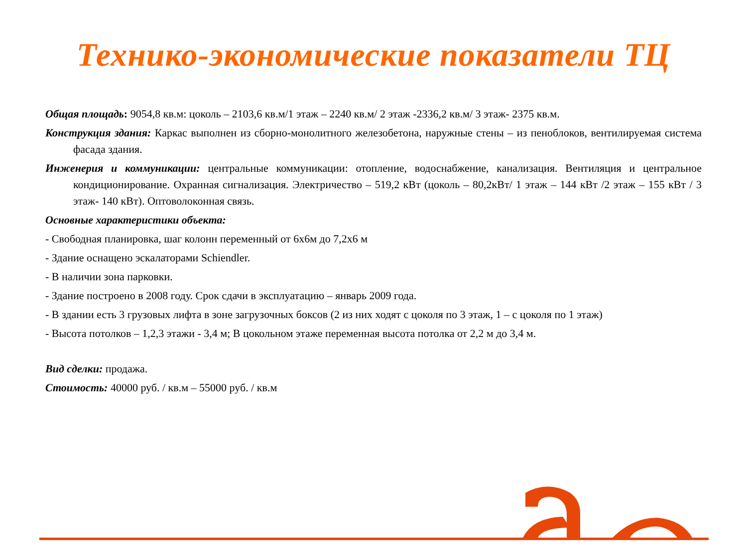Технико-экономические показатели ТЦ
Общая площадь: 9054,8 кв.м: цоколь – 2103,6 кв.м/1 этаж – 2240 кв.м/ 2 этаж -2336,2 кв.м/ 3 этаж- 2375 кв.м.
Конструкция здания: Каркас выполнен из сборно-монолитного железобетона, наружные стены – из пеноблоков, вентилируемая система фасада здания.
Инженерия и коммуникации: центральные коммуникации: отопление, водоснабжение, канализация. Вентиляция и центральное кондиционирование. Охранная сигнализация. Электричество – 519,2 кВт (цоколь – 80,2кВт/ 1 этаж – 144 кВт /2 этаж – 155 кВт / 3 этаж- 140 кВт). Оптоволоконная связь.
Основные характеристики объекта:
- Свободная планировка, шаг колонн переменный от 6х6м до 7,2х6 м
- Здание оснащено эскалаторами Schiendler.
- В наличии зона парковки.
- Здание построено в 2008 году. Срок сдачи в эксплуатацию – январь 2009 года.
- В здании есть 3 грузовых лифта в зоне загрузочных боксов (2 из них ходят с цоколя по 3 этаж, 1 – с цоколя по 1 этаж)
- Высота потолков – 1,2,3 этажи - 3,4 м; В цокольном этаже переменная высота потолка от 2,2 м до 3,4 м.
Вид сделки: продажа.
Стоимость: 40000 руб. / кв.м – 55000 руб. / кв.м